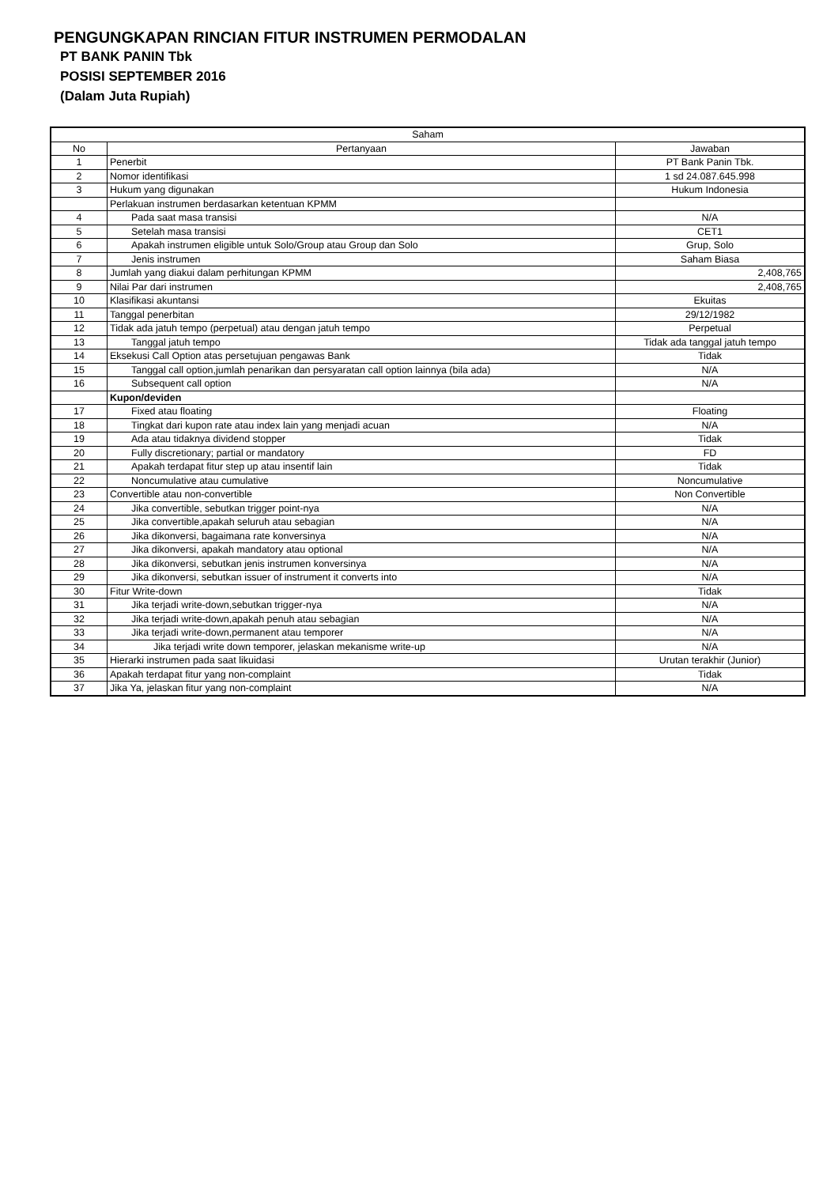PENGUNGKAPAN RINCIAN FITUR INSTRUMEN PERMODALAN
PT BANK PANIN Tbk
POSISI SEPTEMBER 2016
(Dalam Juta Rupiah)
| Saham | | |
| --- | --- | --- |
| No | Pertanyaan | Jawaban |
| 1 | Penerbit | PT Bank Panin Tbk. |
| 2 | Nomor identifikasi | 1 sd 24.087.645.998 |
| 3 | Hukum yang digunakan | Hukum Indonesia |
| | Perlakuan instrumen berdasarkan ketentuan KPMM | |
| 4 | Pada saat masa transisi | N/A |
| 5 | Setelah masa transisi | CET1 |
| 6 | Apakah instrumen eligible untuk Solo/Group atau Group dan Solo | Grup, Solo |
| 7 | Jenis instrumen | Saham Biasa |
| 8 | Jumlah yang diakui dalam perhitungan KPMM | 2,408,765 |
| 9 | Nilai Par dari instrumen | 2,408,765 |
| 10 | Klasifikasi akuntansi | Ekuitas |
| 11 | Tanggal penerbitan | 29/12/1982 |
| 12 | Tidak ada jatuh tempo (perpetual) atau dengan jatuh tempo | Perpetual |
| 13 | Tanggal jatuh tempo | Tidak ada tanggal jatuh tempo |
| 14 | Eksekusi Call Option atas persetujuan pengawas Bank | Tidak |
| 15 | Tanggal call option,jumlah penarikan dan persyaratan call option lainnya (bila ada) | N/A |
| 16 | Subsequent call option | N/A |
| | Kupon/deviden | |
| 17 | Fixed atau floating | Floating |
| 18 | Tingkat dari kupon rate atau index lain yang menjadi acuan | N/A |
| 19 | Ada atau tidaknya dividend stopper | Tidak |
| 20 | Fully discretionary; partial or mandatory | FD |
| 21 | Apakah terdapat fitur step up atau insentif lain | Tidak |
| 22 | Noncumulative atau cumulative | Noncumulative |
| 23 | Convertible atau non-convertible | Non Convertible |
| 24 | Jika convertible, sebutkan trigger point-nya | N/A |
| 25 | Jika convertible,apakah seluruh atau sebagian | N/A |
| 26 | Jika dikonversi, bagaimana rate konversinya | N/A |
| 27 | Jika dikonversi, apakah mandatory atau optional | N/A |
| 28 | Jika dikonversi, sebutkan jenis instrumen konversinya | N/A |
| 29 | Jika dikonversi, sebutkan issuer of instrument it converts into | N/A |
| 30 | Fitur Write-down | Tidak |
| 31 | Jika terjadi write-down,sebutkan trigger-nya | N/A |
| 32 | Jika terjadi write-down,apakah penuh atau sebagian | N/A |
| 33 | Jika terjadi write-down,permanent atau temporer | N/A |
| 34 | Jika terjadi write down temporer, jelaskan mekanisme write-up | N/A |
| 35 | Hierarki instrumen pada saat likuidasi | Urutan terakhir (Junior) |
| 36 | Apakah terdapat fitur yang non-complaint | Tidak |
| 37 | Jika Ya, jelaskan fitur yang non-complaint | N/A |